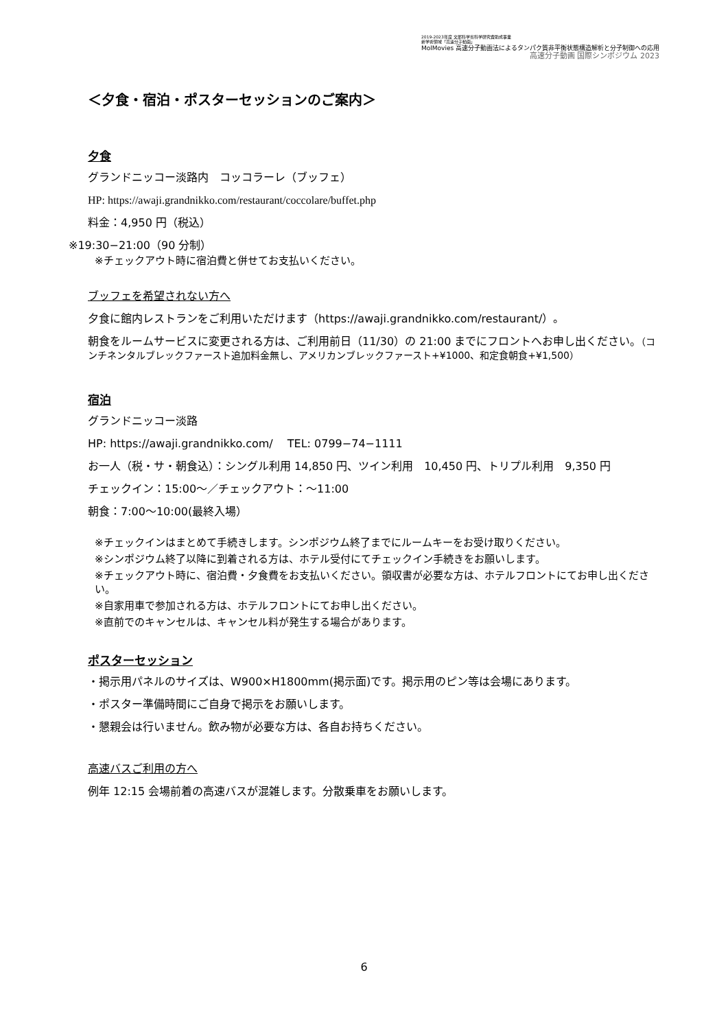2019-2023年度 文部科学省科学研究費助成事業
新学術領域「高速分子動画」
MolMovies 高速分子動画法によるタンパク質非平衡状態構造解析と分子制御への応用
高速分子動画 国際シンポジウム 2023
＜夕食・宿泊・ポスターセッションのご案内＞
夕食
グランドニッコー淡路内　コッコラーレ（ブッフェ）
HP: https://awaji.grandnikko.com/restaurant/coccolare/buffet.php
料金：4,950 円（税込）
※19:30−21:00（90 分制）
※チェックアウト時に宿泊費と併せてお支払いください。
ブッフェを希望されない方へ
夕食に館内レストランをご利用いただけます（https://awaji.grandnikko.com/restaurant/）。
朝食をルームサービスに変更される方は、ご利用前日（11/30）の 21:00 までにフロントへお申し出ください。（コンチネンタルブレックファースト追加料金無し、アメリカンブレックファースト+¥1000、和定食朝食+¥1,500）
宿泊
グランドニッコー淡路
HP: https://awaji.grandnikko.com/　 TEL: 0799−74−1111
お一人（税・サ・朝食込）：シングル利用 14,850 円、ツイン利用　10,450 円、トリプル利用　9,350 円
チェックイン：15:00～／チェックアウト：～11:00
朝食：7:00～10:00(最終入場）
※チェックインはまとめて手続きします。シンポジウム終了までにルームキーをお受け取りください。
※シンポジウム終了以降に到着される方は、ホテル受付にてチェックイン手続きをお願いします。
※チェックアウト時に、宿泊費・夕食費をお支払いください。領収書が必要な方は、ホテルフロントにてお申し出ください。
※自家用車で参加される方は、ホテルフロントにてお申し出ください。
※直前でのキャンセルは、キャンセル料が発生する場合があります。
ポスターセッション
・掲示用パネルのサイズは、W900×H1800mm(掲示面)です。掲示用のピン等は会場にあります。
・ポスター準備時間にご自身で掲示をお願いします。
・懇親会は行いません。飲み物が必要な方は、各自お持ちください。
高速バスご利用の方へ
例年 12:15 会場前着の高速バスが混雑します。分散乗車をお願いします。
6